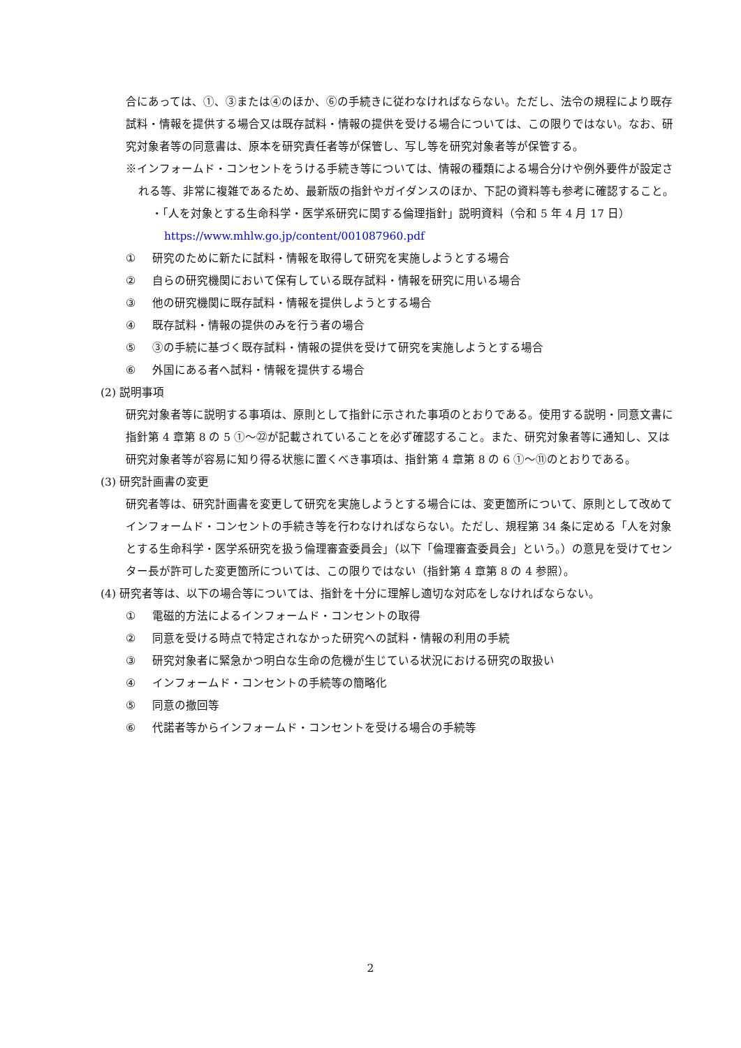合にあっては、①、③または④のほか、⑥の手続きに従わなければならない。ただし、法令の規程により既存試料・情報を提供する場合又は既存試料・情報の提供を受ける場合については、この限りではない。なお、研究対象者等の同意書は、原本を研究責任者等が保管し、写し等を研究対象者等が保管する。
※インフォームド・コンセントをうける手続き等については、情報の種類による場合分けや例外要件が設定される等、非常に複雑であるため、最新版の指針やガイダンスのほか、下記の資料等も参考に確認すること。
・「人を対象とする生命科学・医学系研究に関する倫理指針」説明資料（令和 5 年 4 月 17 日）
https://www.mhlw.go.jp/content/001087960.pdf
① 研究のために新たに試料・情報を取得して研究を実施しようとする場合
② 自らの研究機関において保有している既存試料・情報を研究に用いる場合
③ 他の研究機関に既存試料・情報を提供しようとする場合
④ 既存試料・情報の提供のみを行う者の場合
⑤ ③の手続に基づく既存試料・情報の提供を受けて研究を実施しようとする場合
⑥ 外国にある者へ試料・情報を提供する場合
(2) 説明事項
研究対象者等に説明する事項は、原則として指針に示された事項のとおりである。使用する説明・同意文書に指針第 4 章第 8 の 5 ①～㉒が記載されていることを必ず確認すること。また、研究対象者等に通知し、又は研究対象者等が容易に知り得る状態に置くべき事項は、指針第 4 章第 8 の 6 ①～⑪のとおりである。
(3) 研究計画書の変更
研究者等は、研究計画書を変更して研究を実施しようとする場合には、変更箇所について、原則として改めてインフォームド・コンセントの手続き等を行わなければならない。ただし、規程第 34 条に定める「人を対象とする生命科学・医学系研究を扱う倫理審査委員会」（以下「倫理審査委員会」という。）の意見を受けてセンター長が許可した変更箇所については、この限りではない（指針第 4 章第 8 の 4 参照）。
(4) 研究者等は、以下の場合等については、指針を十分に理解し適切な対応をしなければならない。
① 電磁的方法によるインフォームド・コンセントの取得
② 同意を受ける時点で特定されなかった研究への試料・情報の利用の手続
③ 研究対象者に緊急かつ明白な生命の危機が生じている状況における研究の取扱い
④ インフォームド・コンセントの手続等の簡略化
⑤ 同意の撤回等
⑥ 代諾者等からインフォームド・コンセントを受ける場合の手続等
2